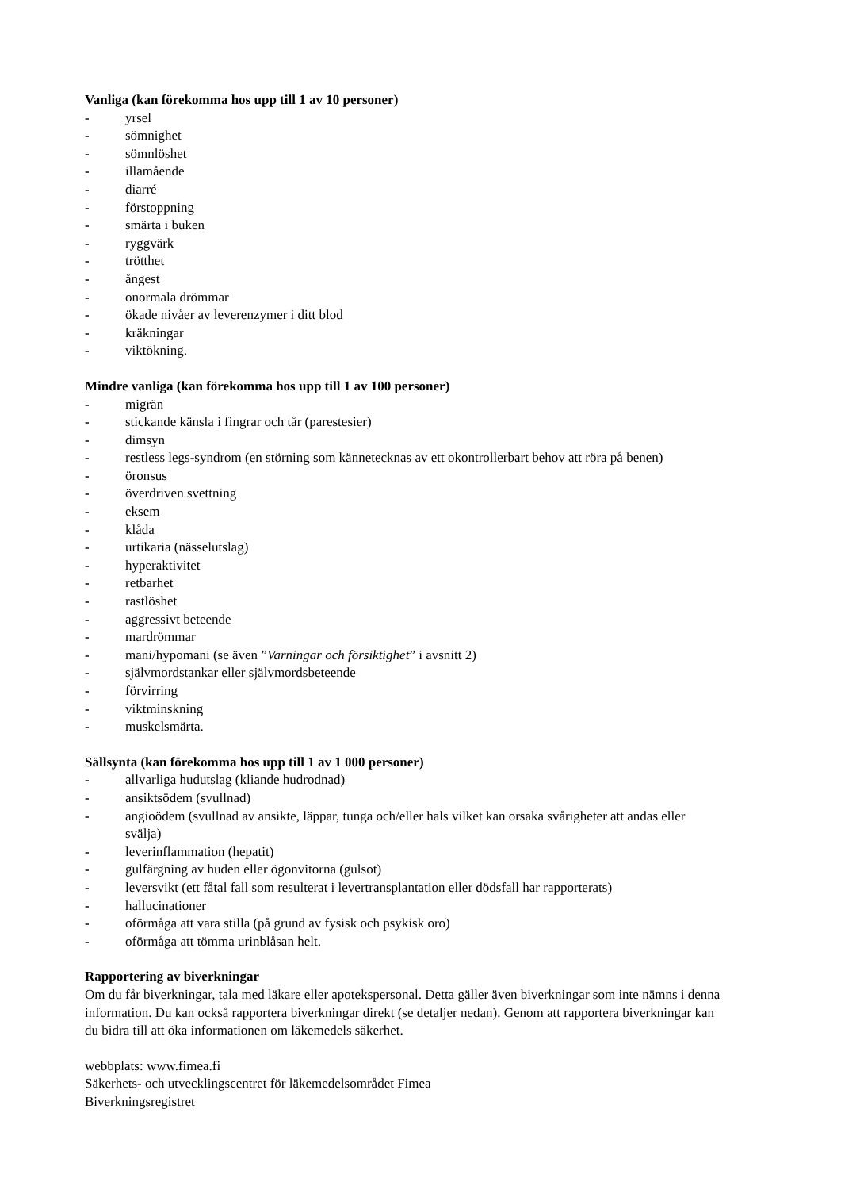Vanliga (kan förekomma hos upp till 1 av 10 personer)
- yrsel
- sömnighet
- sömnlöshet
- illamående
- diarré
- förstoppning
- smärta i buken
- ryggvärk
- trötthet
- ångest
- onormala drömmar
- ökade nivåer av leverenzymer i ditt blod
- kräkningar
- viktökning.
Mindre vanliga (kan förekomma hos upp till 1 av 100 personer)
- migrän
- stickande känsla i fingrar och tår (parestesier)
- dimsyn
- restless legs-syndrom (en störning som kännetecknas av ett okontrollerbart behov att röra på benen)
- öronsus
- överdriven svettning
- eksem
- klåda
- urtikaria (nässelutslag)
- hyperaktivitet
- retbarhet
- rastlöshet
- aggressivt beteende
- mardrömmar
- mani/hypomani (se även ”Varningar och försiktighet” i avsnitt 2)
- självmordstankar eller självmordsbeteende
- förvirring
- viktminskning
- muskelsmärta.
Sällsynta (kan förekomma hos upp till 1 av 1 000 personer)
- allvarliga hudutslag (kliande hudrodnad)
- ansiktsödem (svullnad)
- angioödem (svullnad av ansikte, läppar, tunga och/eller hals vilket kan orsaka svårigheter att andas eller svälja)
- leverinflammation (hepatit)
- gulfärgning av huden eller ögonvitorna (gulsot)
- leversvikt (ett fåtal fall som resulterat i levertransplantation eller dödsfall har rapporterats)
- hallucinationer
- oförmåga att vara stilla (på grund av fysisk och psykisk oro)
- oförmåga att tömma urinblåsan helt.
Rapportering av biverkningar
Om du får biverkningar, tala med läkare eller apotekspersonal. Detta gäller även biverkningar som inte nämns i denna information. Du kan också rapportera biverkningar direkt (se detaljer nedan). Genom att rapportera biverkningar kan du bidra till att öka informationen om läkemedels säkerhet.
webbplats: www.fimea.fi
Säkerhets- och utvecklingscentret för läkemedelsområdet Fimea
Biverkningsregistret